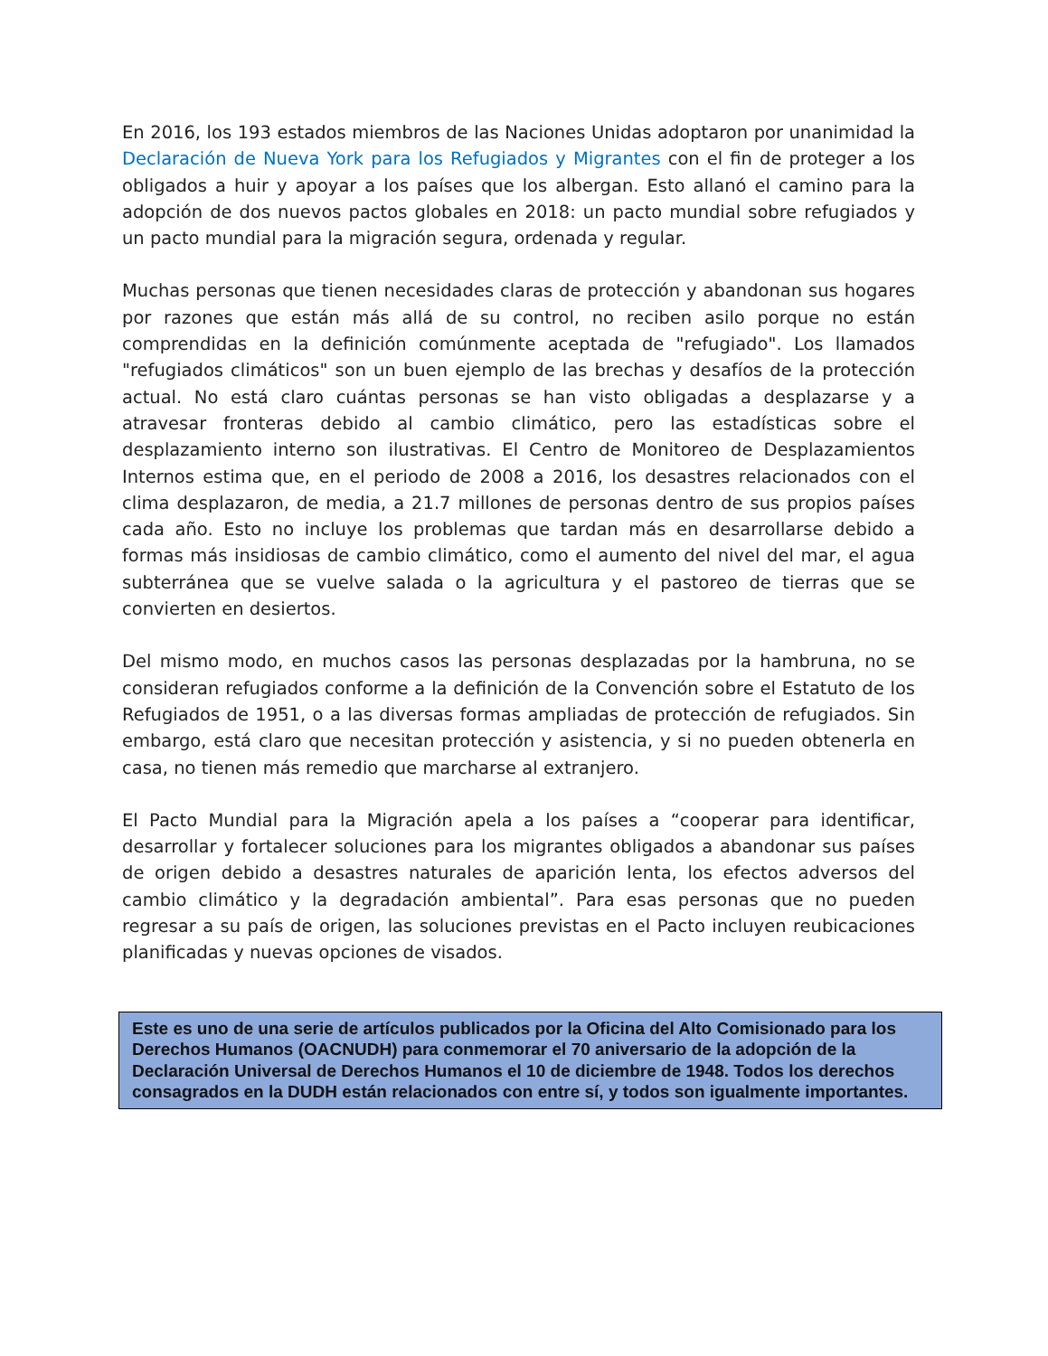En 2016, los 193 estados miembros de las Naciones Unidas adoptaron por unanimidad la Declaración de Nueva York para los Refugiados y Migrantes con el fin de proteger a los obligados a huir y apoyar a los países que los albergan. Esto allanó el camino para la adopción de dos nuevos pactos globales en 2018: un pacto mundial sobre refugiados y un pacto mundial para la migración segura, ordenada y regular.
Muchas personas que tienen necesidades claras de protección y abandonan sus hogares por razones que están más allá de su control, no reciben asilo porque no están comprendidas en la definición comúnmente aceptada de "refugiado". Los llamados "refugiados climáticos" son un buen ejemplo de las brechas y desafíos de la protección actual. No está claro cuántas personas se han visto obligadas a desplazarse y a atravesar fronteras debido al cambio climático, pero las estadísticas sobre el desplazamiento interno son ilustrativas. El Centro de Monitoreo de Desplazamientos Internos estima que, en el periodo de 2008 a 2016, los desastres relacionados con el clima desplazaron, de media, a 21.7 millones de personas dentro de sus propios países cada año. Esto no incluye los problemas que tardan más en desarrollarse debido a formas más insidiosas de cambio climático, como el aumento del nivel del mar, el agua subterránea que se vuelve salada o la agricultura y el pastoreo de tierras que se convierten en desiertos.
Del mismo modo, en muchos casos las personas desplazadas por la hambruna, no se consideran refugiados conforme a la definición de la Convención sobre el Estatuto de los Refugiados de 1951, o a las diversas formas ampliadas de protección de refugiados. Sin embargo, está claro que necesitan protección y asistencia, y si no pueden obtenerla en casa, no tienen más remedio que marcharse al extranjero.
El Pacto Mundial para la Migración apela a los países a “cooperar para identificar, desarrollar y fortalecer soluciones para los migrantes obligados a abandonar sus países de origen debido a desastres naturales de aparición lenta, los efectos adversos del cambio climático y la degradación ambiental”. Para esas personas que no pueden regresar a su país de origen, las soluciones previstas en el Pacto incluyen reubicaciones planificadas y nuevas opciones de visados.
Este es uno de una serie de artículos publicados por la Oficina del Alto Comisionado para los Derechos Humanos (OACNUDH) para conmemorar el 70 aniversario de la adopción de la Declaración Universal de Derechos Humanos el 10 de diciembre de 1948. Todos los derechos consagrados en la DUDH están relacionados con entre sí, y todos son igualmente importantes.